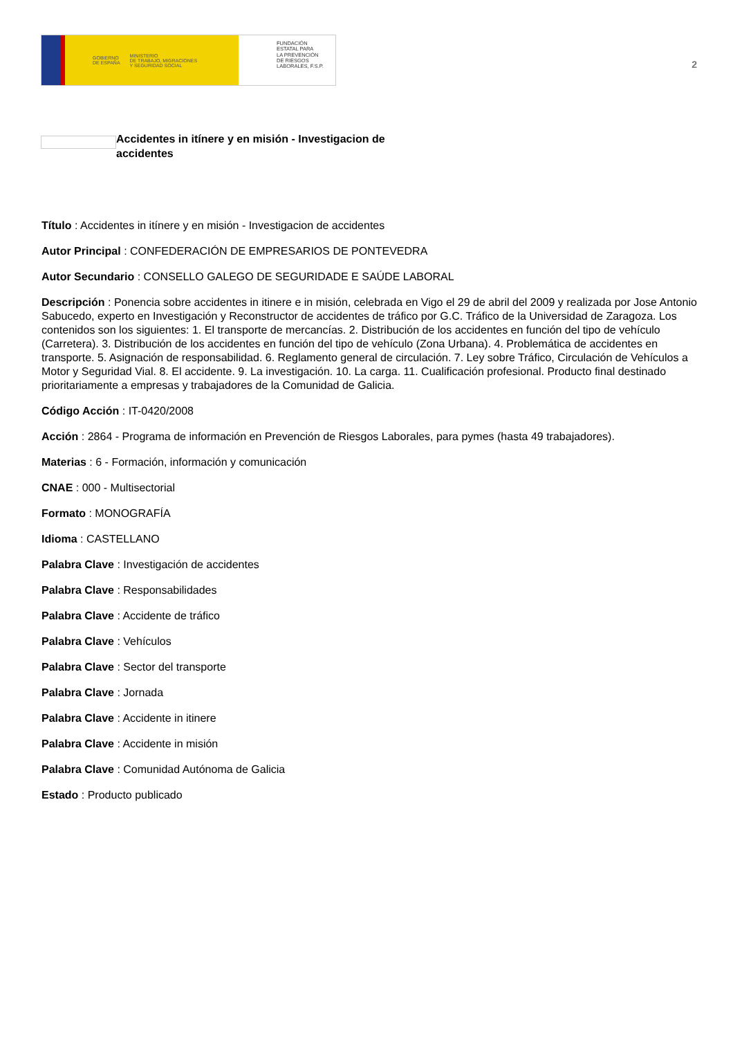GOBIERNO
DE ESPAÑA MINISTERIO
DE TRABAJO, MIGRACIONES
Y SEGURIDAD SOCIAL
FUNDACIÓN
ESTATAL PARA
LA PREVENCIÓN
DE RIESGOS
LABORALES, F.S.P.
2
Accidentes in itínere y en misión - Investigacion de accidentes
Título : Accidentes in itínere y en misión - Investigacion de accidentes
Autor Principal : CONFEDERACIÓN DE EMPRESARIOS DE PONTEVEDRA
Autor Secundario : CONSELLO GALEGO DE SEGURIDADE E SAÚDE LABORAL
Descripción : Ponencia sobre accidentes in itinere e in misión, celebrada en Vigo el 29 de abril del 2009 y realizada por Jose Antonio Sabucedo, experto en Investigación y Reconstructor de accidentes de tráfico por G.C. Tráfico de la Universidad de Zaragoza. Los contenidos son los siguientes: 1. El transporte de mercancías. 2. Distribución de los accidentes en función del tipo de vehículo (Carretera). 3. Distribución de los accidentes en función del tipo de vehículo (Zona Urbana). 4. Problemática de accidentes en transporte. 5. Asignación de responsabilidad. 6. Reglamento general de circulación. 7. Ley sobre Tráfico, Circulación de Vehículos a Motor y Seguridad Vial. 8. El accidente. 9. La investigación. 10. La carga. 11. Cualificación profesional. Producto final destinado prioritariamente a empresas y trabajadores de la Comunidad de Galicia.
Código Acción : IT-0420/2008
Acción : 2864 - Programa de información en Prevención de Riesgos Laborales, para pymes (hasta 49 trabajadores).
Materias : 6 - Formación, información y comunicación
CNAE : 000 - Multisectorial
Formato : MONOGRAFÍA
Idioma : CASTELLANO
Palabra Clave : Investigación de accidentes
Palabra Clave : Responsabilidades
Palabra Clave : Accidente de tráfico
Palabra Clave : Vehículos
Palabra Clave : Sector del transporte
Palabra Clave : Jornada
Palabra Clave : Accidente in itinere
Palabra Clave : Accidente in misión
Palabra Clave : Comunidad Autónoma de Galicia
Estado : Producto publicado